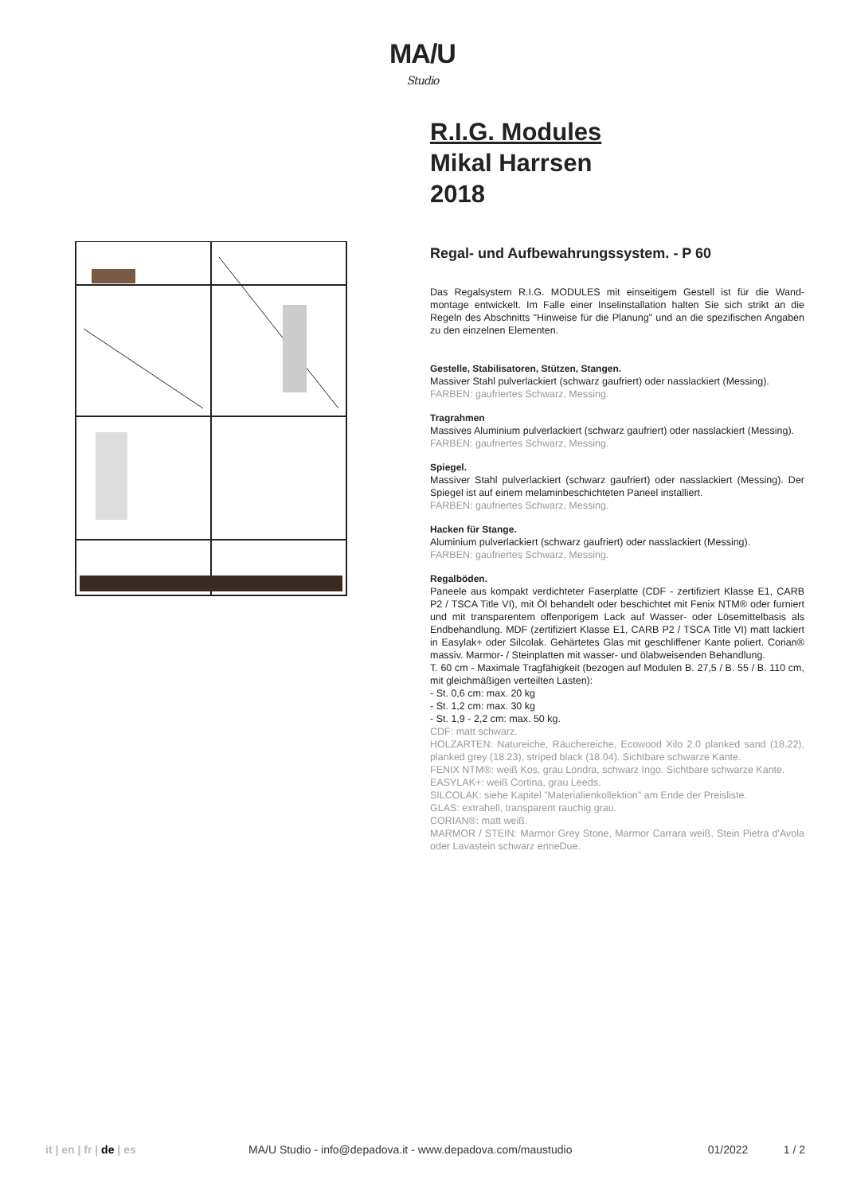MA/U
Studio
R.I.G. Modules
Mikal Harrsen
2018
Regal- und Aufbewahrungssystem. - P 60
Das Regalsystem R.I.G. MODULES mit einseitigem Gestell ist für die Wand-montage entwickelt. Im Falle einer Inselinstallation halten Sie sich strikt an die Regeln des Abschnitts "Hinweise für die Planung" und an die spezifischen Angaben zu den einzelnen Elementen.
Gestelle, Stabilisatoren, Stützen, Stangen.
Massiver Stahl pulverlackiert (schwarz gaufriert) oder nasslackiert (Messing).
FARBEN: gaufriertes Schwarz, Messing.
Tragrahmen
Massives Aluminium pulverlackiert (schwarz gaufriert) oder nasslackiert (Messing).
FARBEN: gaufriertes Schwarz, Messing.
Spiegel.
Massiver Stahl pulverlackiert (schwarz gaufriert) oder nasslackiert (Messing). Der Spiegel ist auf einem melaminbeschichteten Paneel installiert.
FARBEN: gaufriertes Schwarz, Messing.
Hacken für Stange.
Aluminium pulverlackiert (schwarz gaufriert) oder nasslackiert (Messing).
FARBEN: gaufriertes Schwarz, Messing.
Regalböden.
Paneele aus kompakt verdichteter Faserplatte (CDF - zertifiziert Klasse E1, CARB P2 / TSCA Title VI), mit Öl behandelt oder beschichtet mit Fenix NTM® oder furniert und mit transparentem offenporigem Lack auf Wasser- oder Lösemittelbasis als Endbehandlung. MDF (zertifiziert Klasse E1, CARB P2 / TSCA Title VI) matt lackiert in Easylak+ oder Silcolak. Gehärtetes Glas mit geschliffener Kante poliert. Corian® massiv. Marmor- / Steinplatten mit wasser- und ölabweisenden Behandlung.
T. 60 cm - Maximale Tragfähigkeit (bezogen auf Modulen B. 27,5 / B. 55 / B. 110 cm, mit gleichmäßigen verteilten Lasten):
- St. 0,6 cm: max. 20 kg
- St. 1,2 cm: max. 30 kg
- St. 1,9 - 2,2 cm: max. 50 kg.
CDF: matt schwarz.
HOLZARTEN: Natureiche, Räuchereiche, Ecowood Xilo 2.0 planked sand (18.22), planked grey (18.23), striped black (18.04). Sichtbare schwarze Kante.
FENIX NTM®: weiß Kos, grau Londra, schwarz Ingo. Sichtbare schwarze Kante.
EASYLAK+: weiß Cortina, grau Leeds.
SILCOLAK: siehe Kapitel "Materialienkollektion" am Ende der Preisliste.
GLAS: extrahell, transparent rauchig grau.
CORIAN®: matt weiß.
MARMOR / STEIN: Marmor Grey Stone, Marmor Carrara weiß, Stein Pietra d'Avola oder Lavastein schwarz enneDue.
it | en | fr | de | es MA/U Studio - info@depadova.it - www.depadova.com/maustudio 01/2022 1 / 2